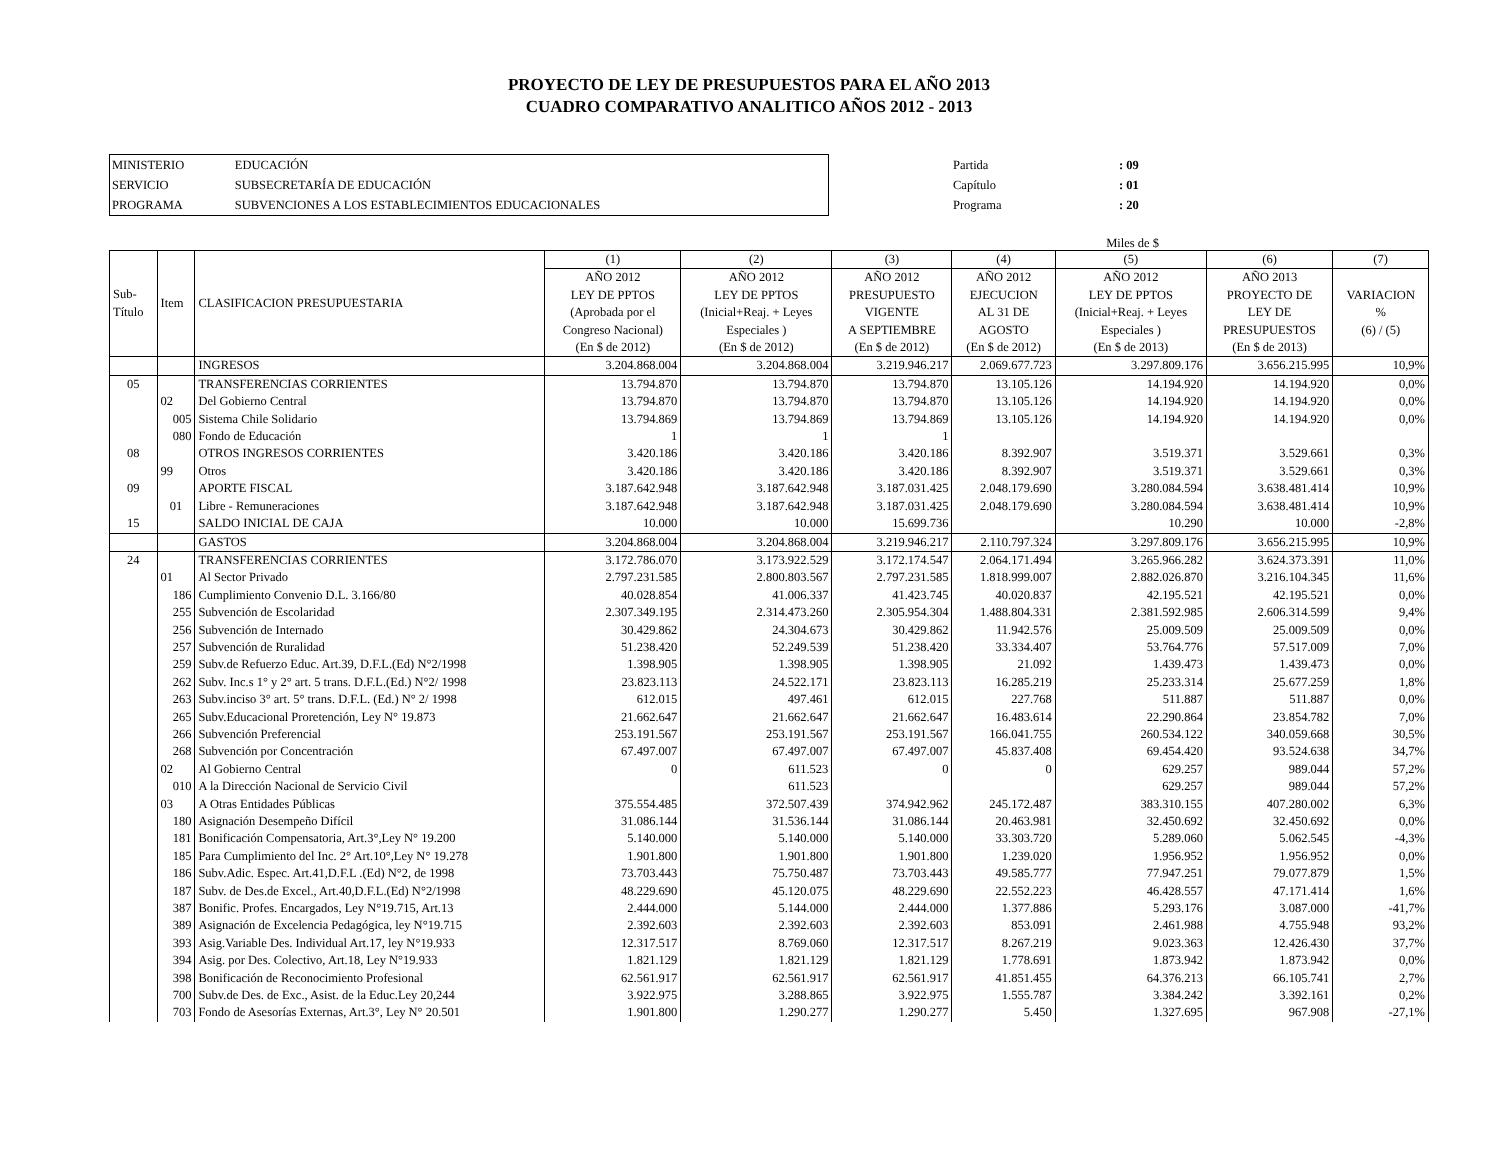PROYECTO DE LEY DE PRESUPUESTOS PARA EL AÑO 2013
CUADRO COMPARATIVO ANALITICO AÑOS 2012 - 2013
| MINISTERIO | EDUCACIÓN |
| SERVICIO | SUBSECRETARÍA DE EDUCACIÓN |
| PROGRAMA | SUBVENCIONES A LOS ESTABLECIMIENTOS EDUCACIONALES |
| Partida | : 09 |
| Capítulo | : 01 |
| Programa | : 20 |
Miles de $
| Sub- Título | Item | CLASIFICACION PRESUPUESTARIA | (1) | (2) | (3) | (4) | (5) | (6) | (7) |
| --- | --- | --- | --- | --- | --- | --- | --- | --- | --- |
| | | | AÑO 2012 | AÑO 2012 | AÑO 2012 | AÑO 2012 | AÑO 2012 | AÑO 2013 | |
| | | | LEY DE PPTOS | LEY DE PPTOS | PRESUPUESTO | EJECUCION | LEY DE PPTOS | PROYECTO DE | VARIACION |
| | | | (Aprobada por el | (Inicial+Reaj. + Leyes | VIGENTE | AL 31 DE | (Inicial+Reaj. + Leyes | LEY DE | % |
| | | | Congreso Nacional) | Especiales ) | A SEPTIEMBRE | AGOSTO | Especiales ) | PRESUPUESTOS | (6) / (5) |
| | | | (En $ de 2012) | (En $ de 2012) | (En $ de 2012) | (En $ de 2012) | (En $ de 2013) | (En $ de 2013) | |
| | | INGRESOS | 3.204.868.004 | 3.204.868.004 | 3.219.946.217 | 2.069.677.723 | 3.297.809.176 | 3.656.215.995 | 10,9% |
| 05 | | TRANSFERENCIAS CORRIENTES | 13.794.870 | 13.794.870 | 13.794.870 | 13.105.126 | 14.194.920 | 14.194.920 | 0,0% |
| | 02 | Del Gobierno Central | 13.794.870 | 13.794.870 | 13.794.870 | 13.105.126 | 14.194.920 | 14.194.920 | 0,0% |
| | 005 | Sistema Chile Solidario | 13.794.869 | 13.794.869 | 13.794.869 | 13.105.126 | 14.194.920 | 14.194.920 | 0,0% |
| | 080 | Fondo de Educación | 1 | 1 | 1 | | | | |
| 08 | | OTROS INGRESOS CORRIENTES | 3.420.186 | 3.420.186 | 3.420.186 | 8.392.907 | 3.519.371 | 3.529.661 | 0,3% |
| | 99 | Otros | 3.420.186 | 3.420.186 | 3.420.186 | 8.392.907 | 3.519.371 | 3.529.661 | 0,3% |
| 09 | | APORTE FISCAL | 3.187.642.948 | 3.187.642.948 | 3.187.031.425 | 2.048.179.690 | 3.280.084.594 | 3.638.481.414 | 10,9% |
| | 01 | Libre - Remuneraciones | 3.187.642.948 | 3.187.642.948 | 3.187.031.425 | 2.048.179.690 | 3.280.084.594 | 3.638.481.414 | 10,9% |
| 15 | | SALDO INICIAL DE CAJA | 10.000 | 10.000 | 15.699.736 | | 10.290 | 10.000 | -2,8% |
| | | GASTOS | 3.204.868.004 | 3.204.868.004 | 3.219.946.217 | 2.110.797.324 | 3.297.809.176 | 3.656.215.995 | 10,9% |
| 24 | | TRANSFERENCIAS CORRIENTES | 3.172.786.070 | 3.173.922.529 | 3.172.174.547 | 2.064.171.494 | 3.265.966.282 | 3.624.373.391 | 11,0% |
| | 01 | Al Sector Privado | 2.797.231.585 | 2.800.803.567 | 2.797.231.585 | 1.818.999.007 | 2.882.026.870 | 3.216.104.345 | 11,6% |
| | 186 | Cumplimiento Convenio D.L. 3.166/80 | 40.028.854 | 41.006.337 | 41.423.745 | 40.020.837 | 42.195.521 | 42.195.521 | 0,0% |
| | 255 | Subvención de Escolaridad | 2.307.349.195 | 2.314.473.260 | 2.305.954.304 | 1.488.804.331 | 2.381.592.985 | 2.606.314.599 | 9,4% |
| | 256 | Subvención de Internado | 30.429.862 | 24.304.673 | 30.429.862 | 11.942.576 | 25.009.509 | 25.009.509 | 0,0% |
| | 257 | Subvención de Ruralidad | 51.238.420 | 52.249.539 | 51.238.420 | 33.334.407 | 53.764.776 | 57.517.009 | 7,0% |
| | 259 | Subv.de Refuerzo Educ. Art.39, D.F.L.(Ed) N°2/1998 | 1.398.905 | 1.398.905 | 1.398.905 | 21.092 | 1.439.473 | 1.439.473 | 0,0% |
| | 262 | Subv. Inc.s 1° y 2° art. 5 trans. D.F.L.(Ed.) N°2/ 1998 | 23.823.113 | 24.522.171 | 23.823.113 | 16.285.219 | 25.233.314 | 25.677.259 | 1,8% |
| | 263 | Subv.inciso 3° art. 5° trans. D.F.L. (Ed.) N° 2/ 1998 | 612.015 | 497.461 | 612.015 | 227.768 | 511.887 | 511.887 | 0,0% |
| | 265 | Subv.Educacional Proretención, Ley N° 19.873 | 21.662.647 | 21.662.647 | 21.662.647 | 16.483.614 | 22.290.864 | 23.854.782 | 7,0% |
| | 266 | Subvención Preferencial | 253.191.567 | 253.191.567 | 253.191.567 | 166.041.755 | 260.534.122 | 340.059.668 | 30,5% |
| | 268 | Subvención por Concentración | 67.497.007 | 67.497.007 | 67.497.007 | 45.837.408 | 69.454.420 | 93.524.638 | 34,7% |
| | 02 | Al Gobierno Central | 0 | 611.523 | 0 | 0 | 629.257 | 989.044 | 57,2% |
| | 010 | A la Dirección Nacional de Servicio Civil | | 611.523 | | | 629.257 | 989.044 | 57,2% |
| | 03 | A Otras Entidades Públicas | 375.554.485 | 372.507.439 | 374.942.962 | 245.172.487 | 383.310.155 | 407.280.002 | 6,3% |
| | 180 | Asignación Desempeño Difícil | 31.086.144 | 31.536.144 | 31.086.144 | 20.463.981 | 32.450.692 | 32.450.692 | 0,0% |
| | 181 | Bonificación Compensatoria, Art.3°,Ley N° 19.200 | 5.140.000 | 5.140.000 | 5.140.000 | 33.303.720 | 5.289.060 | 5.062.545 | -4,3% |
| | 185 | Para Cumplimiento del Inc. 2° Art.10°,Ley N° 19.278 | 1.901.800 | 1.901.800 | 1.901.800 | 1.239.020 | 1.956.952 | 1.956.952 | 0,0% |
| | 186 | Subv.Adic. Espec. Art.41,D.F.L .(Ed) N°2, de 1998 | 73.703.443 | 75.750.487 | 73.703.443 | 49.585.777 | 77.947.251 | 79.077.879 | 1,5% |
| | 187 | Subv. de Des.de Excel., Art.40,D.F.L.(Ed) N°2/1998 | 48.229.690 | 45.120.075 | 48.229.690 | 22.552.223 | 46.428.557 | 47.171.414 | 1,6% |
| | 387 | Bonific. Profes. Encargados, Ley N°19.715, Art.13 | 2.444.000 | 5.144.000 | 2.444.000 | 1.377.886 | 5.293.176 | 3.087.000 | -41,7% |
| | 389 | Asignación de Excelencia Pedagógica, ley N°19.715 | 2.392.603 | 2.392.603 | 2.392.603 | 853.091 | 2.461.988 | 4.755.948 | 93,2% |
| | 393 | Asig.Variable Des. Individual Art.17, ley N°19.933 | 12.317.517 | 8.769.060 | 12.317.517 | 8.267.219 | 9.023.363 | 12.426.430 | 37,7% |
| | 394 | Asig. por Des. Colectivo, Art.18, Ley N°19.933 | 1.821.129 | 1.821.129 | 1.821.129 | 1.778.691 | 1.873.942 | 1.873.942 | 0,0% |
| | 398 | Bonificación de Reconocimiento Profesional | 62.561.917 | 62.561.917 | 62.561.917 | 41.851.455 | 64.376.213 | 66.105.741 | 2,7% |
| | 700 | Subv.de Des. de Exc., Asist. de la Educ.Ley 20,244 | 3.922.975 | 3.288.865 | 3.922.975 | 1.555.787 | 3.384.242 | 3.392.161 | 0,2% |
| | 703 | Fondo de Asesorías Externas, Art.3°, Ley N° 20.501 | 1.901.800 | 1.290.277 | 1.290.277 | 5.450 | 1.327.695 | 967.908 | -27,1% |